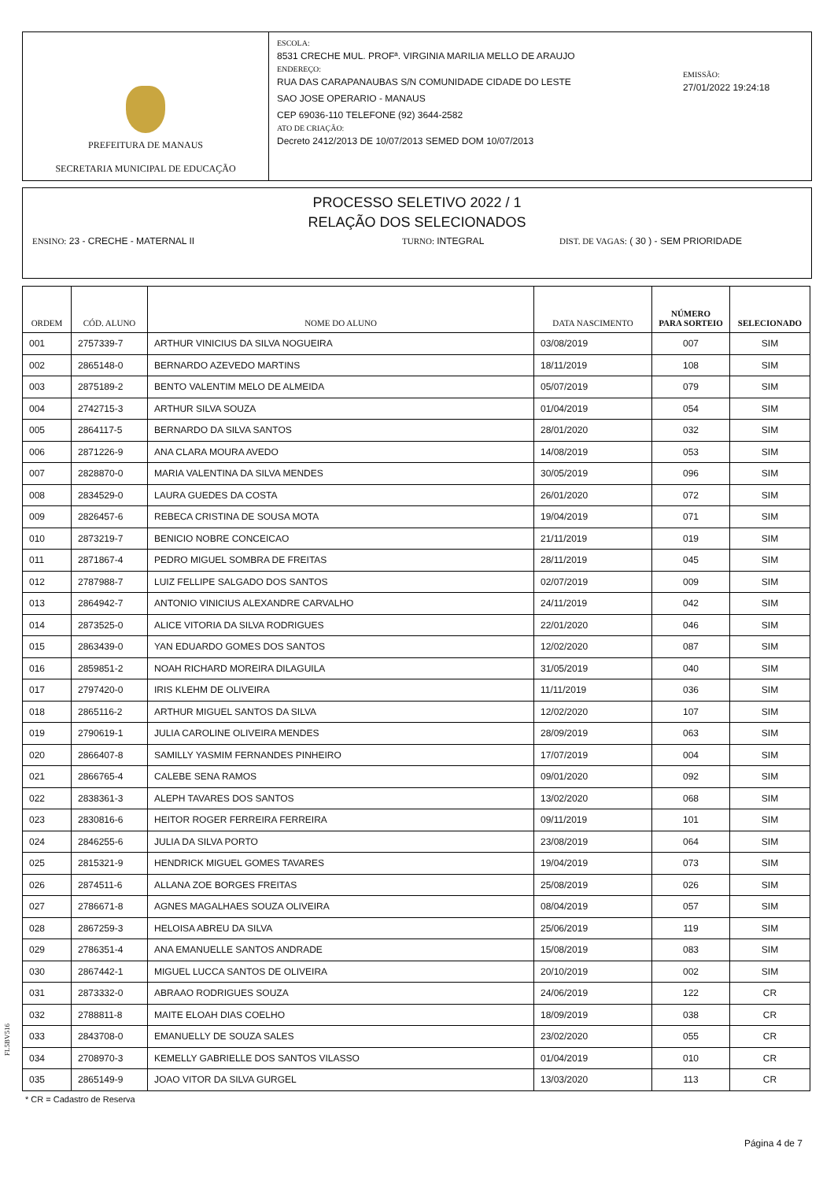PREFEITURA DE MANAUS
SECRETARIA MUNICIPAL DE EDUCAÇÃO
ESCOLA:
8531 CRECHE MUL. PROFª. VIRGINIA MARILIA MELLO DE ARAUJO
ENDEREÇO:
RUA DAS CARAPANAUBAS S/N COMUNIDADE CIDADE DO LESTE
SAO JOSE OPERARIO - MANAUS
CEP 69036-110 TELEFONE (92) 3644-2582
ATO DE CRIAÇÃO:
Decreto 2412/2013 DE 10/07/2013 SEMED DOM 10/07/2013
EMISSÃO:
27/01/2022 19:24:18
PROCESSO SELETIVO 2022 / 1
RELAÇÃO DOS SELECIONADOS
ENSINO: 23 - CRECHE - MATERNAL II TURNO: INTEGRAL DIST. DE VAGAS: ( 30 ) - SEM PRIORIDADE
| ORDEM | CÓD. ALUNO | NOME DO ALUNO | DATA NASCIMENTO | NÚMERO PARA SORTEIO | SELECIONADO |
| --- | --- | --- | --- | --- | --- |
| 001 | 2757339-7 | ARTHUR VINICIUS DA SILVA NOGUEIRA | 03/08/2019 | 007 | SIM |
| 002 | 2865148-0 | BERNARDO AZEVEDO MARTINS | 18/11/2019 | 108 | SIM |
| 003 | 2875189-2 | BENTO VALENTIM MELO DE ALMEIDA | 05/07/2019 | 079 | SIM |
| 004 | 2742715-3 | ARTHUR SILVA SOUZA | 01/04/2019 | 054 | SIM |
| 005 | 2864117-5 | BERNARDO DA SILVA SANTOS | 28/01/2020 | 032 | SIM |
| 006 | 2871226-9 | ANA CLARA MOURA AVEDO | 14/08/2019 | 053 | SIM |
| 007 | 2828870-0 | MARIA VALENTINA DA SILVA MENDES | 30/05/2019 | 096 | SIM |
| 008 | 2834529-0 | LAURA GUEDES DA COSTA | 26/01/2020 | 072 | SIM |
| 009 | 2826457-6 | REBECA CRISTINA DE SOUSA MOTA | 19/04/2019 | 071 | SIM |
| 010 | 2873219-7 | BENICIO NOBRE CONCEICAO | 21/11/2019 | 019 | SIM |
| 011 | 2871867-4 | PEDRO MIGUEL SOMBRA DE FREITAS | 28/11/2019 | 045 | SIM |
| 012 | 2787988-7 | LUIZ FELLIPE SALGADO DOS SANTOS | 02/07/2019 | 009 | SIM |
| 013 | 2864942-7 | ANTONIO VINICIUS ALEXANDRE CARVALHO | 24/11/2019 | 042 | SIM |
| 014 | 2873525-0 | ALICE VITORIA DA SILVA RODRIGUES | 22/01/2020 | 046 | SIM |
| 015 | 2863439-0 | YAN EDUARDO GOMES DOS SANTOS | 12/02/2020 | 087 | SIM |
| 016 | 2859851-2 | NOAH RICHARD MOREIRA DILAGUILA | 31/05/2019 | 040 | SIM |
| 017 | 2797420-0 | IRIS KLEHM DE OLIVEIRA | 11/11/2019 | 036 | SIM |
| 018 | 2865116-2 | ARTHUR MIGUEL SANTOS DA SILVA | 12/02/2020 | 107 | SIM |
| 019 | 2790619-1 | JULIA CAROLINE OLIVEIRA MENDES | 28/09/2019 | 063 | SIM |
| 020 | 2866407-8 | SAMILLY YASMIM FERNANDES PINHEIRO | 17/07/2019 | 004 | SIM |
| 021 | 2866765-4 | CALEBE SENA RAMOS | 09/01/2020 | 092 | SIM |
| 022 | 2838361-3 | ALEPH TAVARES DOS SANTOS | 13/02/2020 | 068 | SIM |
| 023 | 2830816-6 | HEITOR ROGER FERREIRA FERREIRA | 09/11/2019 | 101 | SIM |
| 024 | 2846255-6 | JULIA DA SILVA PORTO | 23/08/2019 | 064 | SIM |
| 025 | 2815321-9 | HENDRICK MIGUEL GOMES TAVARES | 19/04/2019 | 073 | SIM |
| 026 | 2874511-6 | ALLANA ZOE BORGES FREITAS | 25/08/2019 | 026 | SIM |
| 027 | 2786671-8 | AGNES MAGALHAES SOUZA OLIVEIRA | 08/04/2019 | 057 | SIM |
| 028 | 2867259-3 | HELOISA ABREU DA SILVA | 25/06/2019 | 119 | SIM |
| 029 | 2786351-4 | ANA EMANUELLE SANTOS ANDRADE | 15/08/2019 | 083 | SIM |
| 030 | 2867442-1 | MIGUEL LUCCA SANTOS DE OLIVEIRA | 20/10/2019 | 002 | SIM |
| 031 | 2873332-0 | ABRAAO RODRIGUES SOUZA | 24/06/2019 | 122 | CR |
| 032 | 2788811-8 | MAITE ELOAH DIAS COELHO | 18/09/2019 | 038 | CR |
| 033 | 2843708-0 | EMANUELLY DE SOUZA SALES | 23/02/2020 | 055 | CR |
| 034 | 2708970-3 | KEMELLY GABRIELLE DOS SANTOS VILASSO | 01/04/2019 | 010 | CR |
| 035 | 2865149-9 | JOAO VITOR DA SILVA GURGEL | 13/03/2020 | 113 | CR |
FL5BV516
* CR = Cadastro de Reserva
Página 4 de 7